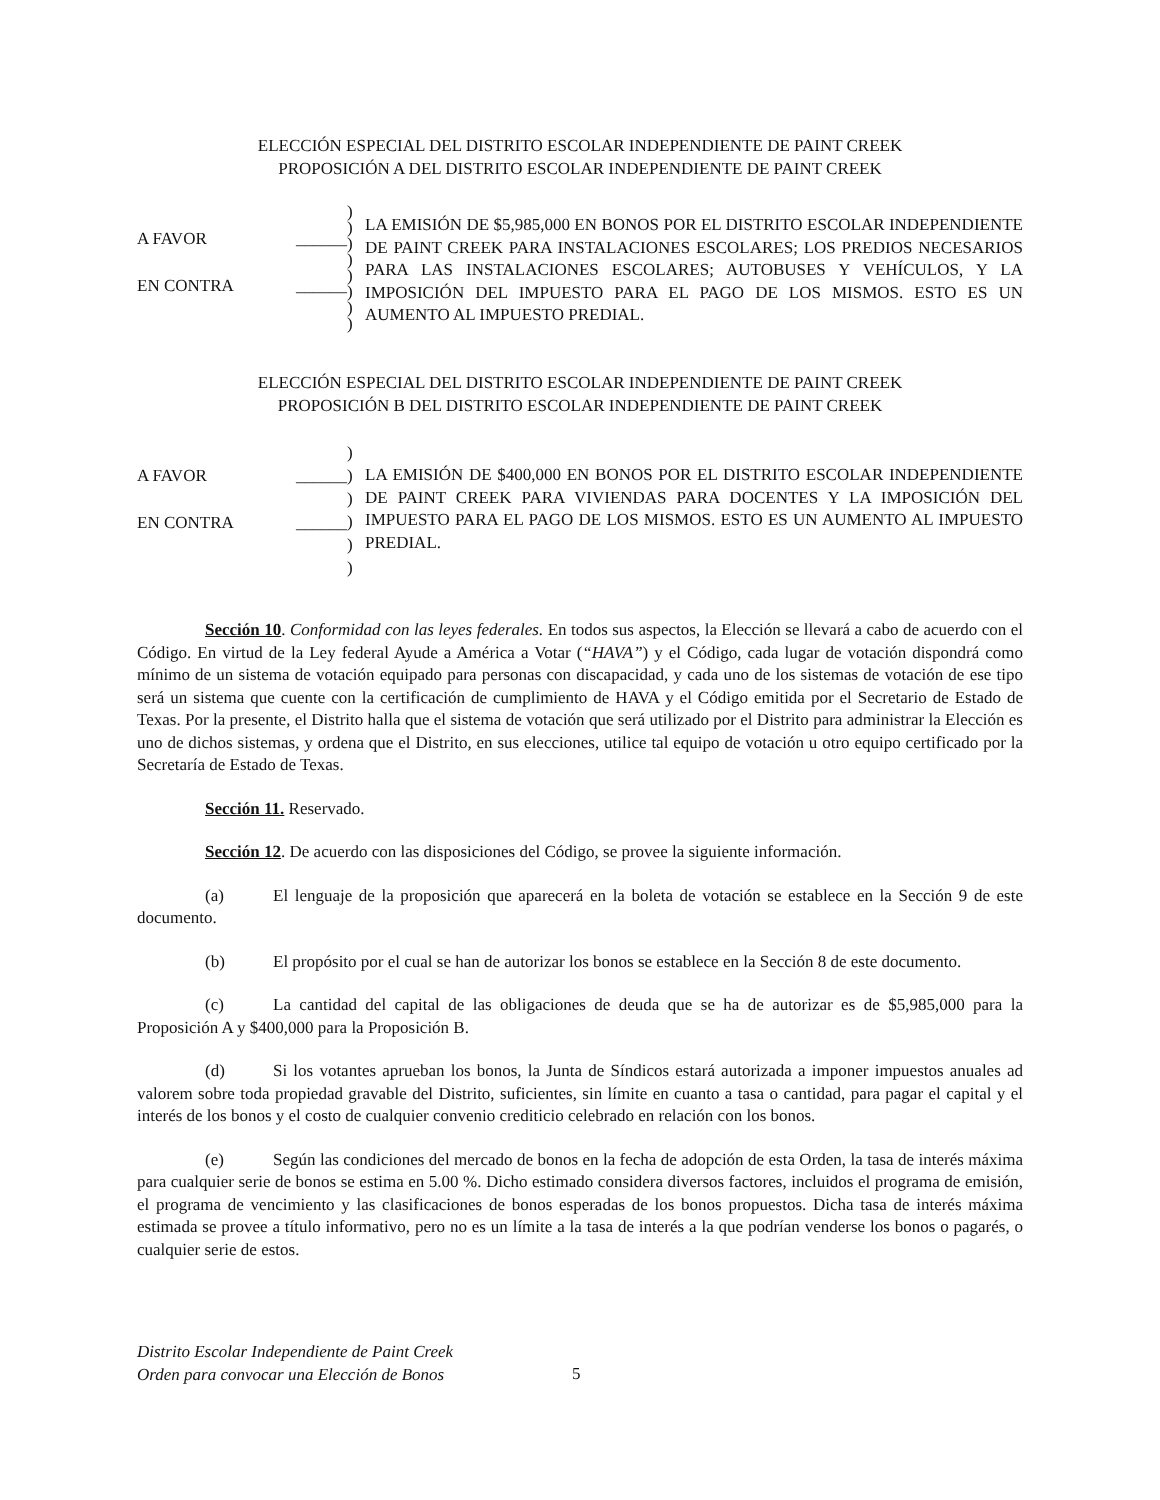ELECCIÓN ESPECIAL DEL DISTRITO ESCOLAR INDEPENDIENTE DE PAINT CREEK
PROPOSICIÓN A DEL DISTRITO ESCOLAR INDEPENDIENTE DE PAINT CREEK
A FAVOR ______
EN CONTRA ______
)
)
)
)
)
)
)
)
LA EMISIÓN DE $5,985,000 EN BONOS POR EL DISTRITO ESCOLAR INDEPENDIENTE DE PAINT CREEK PARA INSTALACIONES ESCOLARES; LOS PREDIOS NECESARIOS PARA LAS INSTALACIONES ESCOLARES; AUTOBUSES Y VEHÍCULOS, Y LA IMPOSICIÓN DEL IMPUESTO PARA EL PAGO DE LOS MISMOS. ESTO ES UN AUMENTO AL IMPUESTO PREDIAL.
ELECCIÓN ESPECIAL DEL DISTRITO ESCOLAR INDEPENDIENTE DE PAINT CREEK
PROPOSICIÓN B DEL DISTRITO ESCOLAR INDEPENDIENTE DE PAINT CREEK
A FAVOR ______
EN CONTRA ______
)
)
)
)
)
)
LA EMISIÓN DE $400,000 EN BONOS POR EL DISTRITO ESCOLAR INDEPENDIENTE DE PAINT CREEK PARA VIVIENDAS PARA DOCENTES Y LA IMPOSICIÓN DEL IMPUESTO PARA EL PAGO DE LOS MISMOS. ESTO ES UN AUMENTO AL IMPUESTO PREDIAL.
Sección 10. Conformidad con las leyes federales. En todos sus aspectos, la Elección se llevará a cabo de acuerdo con el Código. En virtud de la Ley federal Ayude a América a Votar (“HAVA”) y el Código, cada lugar de votación dispondrá como mínimo de un sistema de votación equipado para personas con discapacidad, y cada uno de los sistemas de votación de ese tipo será un sistema que cuente con la certificación de cumplimiento de HAVA y el Código emitida por el Secretario de Estado de Texas. Por la presente, el Distrito halla que el sistema de votación que será utilizado por el Distrito para administrar la Elección es uno de dichos sistemas, y ordena que el Distrito, en sus elecciones, utilice tal equipo de votación u otro equipo certificado por la Secretaría de Estado de Texas.
Sección 11. Reservado.
Sección 12. De acuerdo con las disposiciones del Código, se provee la siguiente información.
(a) El lenguaje de la proposición que aparecerá en la boleta de votación se establece en la Sección 9 de este documento.
(b) El propósito por el cual se han de autorizar los bonos se establece en la Sección 8 de este documento.
(c) La cantidad del capital de las obligaciones de deuda que se ha de autorizar es de $5,985,000 para la Proposición A y $400,000 para la Proposición B.
(d) Si los votantes aprueban los bonos, la Junta de Síndicos estará autorizada a imponer impuestos anuales ad valorem sobre toda propiedad gravable del Distrito, suficientes, sin límite en cuanto a tasa o cantidad, para pagar el capital y el interés de los bonos y el costo de cualquier convenio crediticio celebrado en relación con los bonos.
(e) Según las condiciones del mercado de bonos en la fecha de adopción de esta Orden, la tasa de interés máxima para cualquier serie de bonos se estima en 5.00 %. Dicho estimado considera diversos factores, incluidos el programa de emisión, el programa de vencimiento y las clasificaciones de bonos esperadas de los bonos propuestos. Dicha tasa de interés máxima estimada se provee a título informativo, pero no es un límite a la tasa de interés a la que podrían venderse los bonos o pagarés, o cualquier serie de estos.
Distrito Escolar Independiente de Paint Creek
Orden para convocar una Elección de Bonos
5